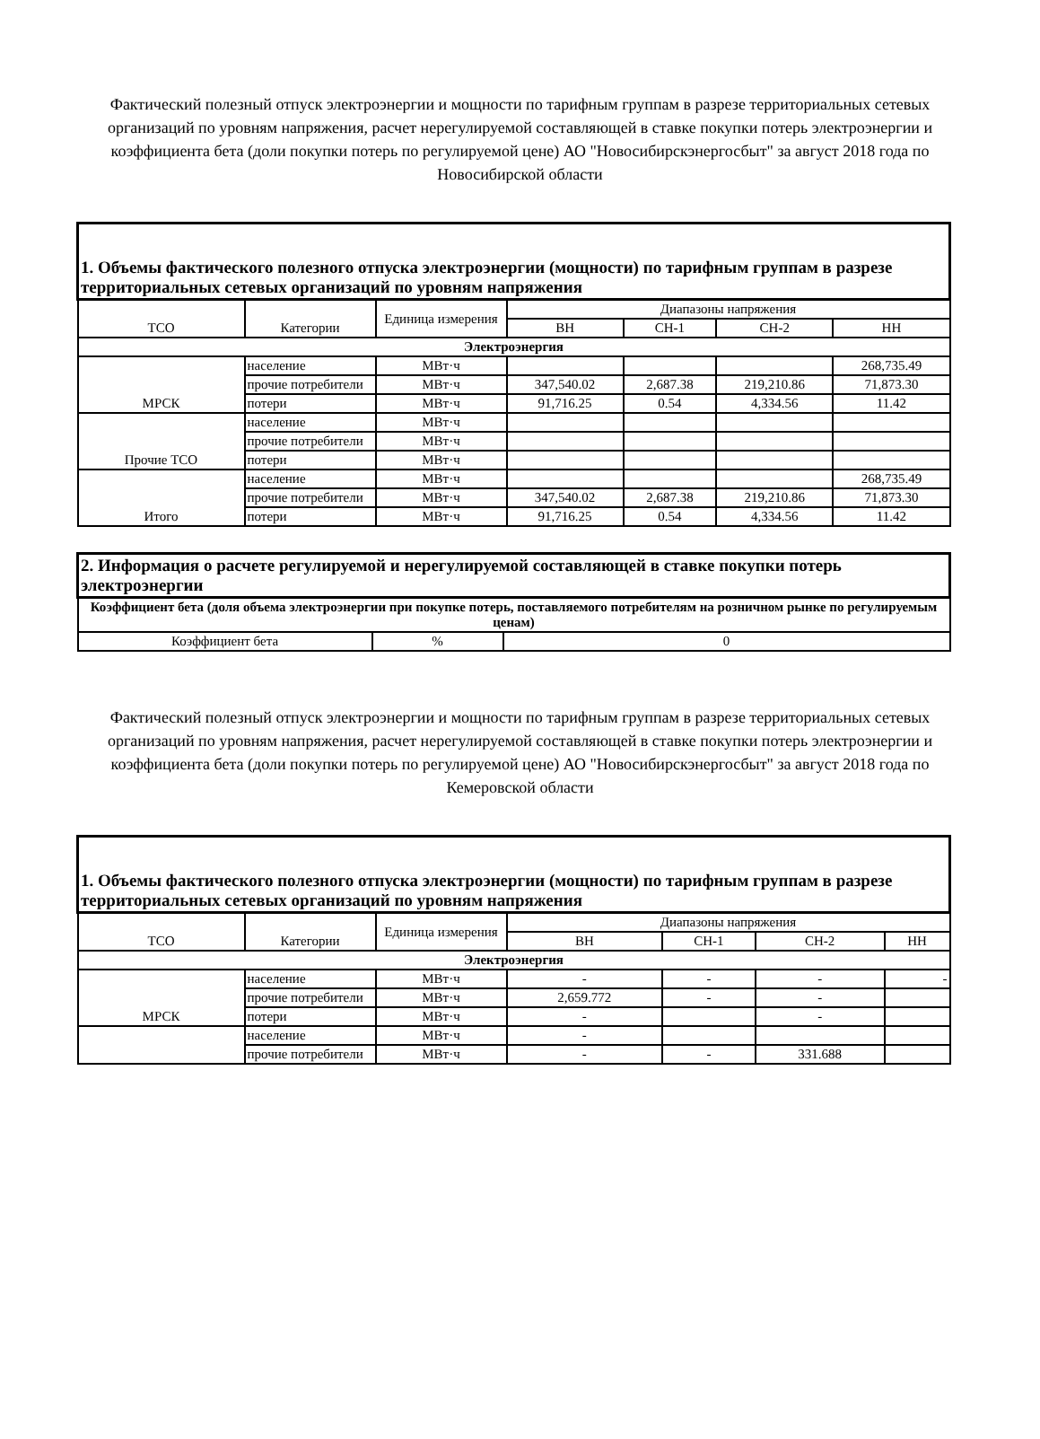Фактический полезный отпуск электроэнергии и мощности по тарифным группам в разрезе территориальных сетевых организаций по уровням напряжения, расчет нерегулируемой составляющей в ставке покупки потерь электроэнергии и коэффициента бета (доли покупки потерь по регулируемой цене) АО "Новосибирскэнергосбыт" за август 2018 года по Новосибирской области
| 1. Объемы фактического полезного отпуска электроэнергии (мощности) по тарифным группам в разрезе территориальных сетевых организаций по уровням напряжения | | | | | | |
| ТСО | Категории | Единица измерения | Диапазоны напряжения | | | |
| | | | ВН | СН-1 | СН-2 | НН |
| Электроэнергия | | | | | | |
| МРСК | население | МВт·ч | | | | 268,735.49 |
| | прочие потребители | МВт·ч | 347,540.02 | 2,687.38 | 219,210.86 | 71,873.30 |
| | потери | МВт·ч | 91,716.25 | 0.54 | 4,334.56 | 11.42 |
| Прочие ТСО | население | МВт·ч | | | | |
| | прочие потребители | МВт·ч | | | | |
| | потери | МВт·ч | | | | |
| Итого | население | МВт·ч | | | | 268,735.49 |
| | прочие потребители | МВт·ч | 347,540.02 | 2,687.38 | 219,210.86 | 71,873.30 |
| | потери | МВт·ч | 91,716.25 | 0.54 | 4,334.56 | 11.42 |
| 2. Информация о расчете регулируемой и нерегулируемой составляющей в ставке покупки потерь электроэнергии | | |
| Коэффициент бета (доля объема электроэнергии при покупке потерь, поставляемого потребителям на розничном рынке по регулируемым ценам) | | |
| Коэффициент бета | % | 0 |
Фактический полезный отпуск электроэнергии и мощности по тарифным группам в разрезе территориальных сетевых организаций по уровням напряжения, расчет нерегулируемой составляющей в ставке покупки потерь электроэнергии и коэффициента бета (доли покупки потерь по регулируемой цене) АО "Новосибирскэнергосбыт" за август 2018 года по Кемеровской области
| 1. Объемы фактического полезного отпуска электроэнергии (мощности) по тарифным группам в разрезе территориальных сетевых организаций по уровням напряжения | | | | | | |
| ТСО | Категории | Единица измерения | Диапазоны напряжения | | | |
| | | | ВН | СН-1 | СН-2 | НН |
| Электроэнергия | | | | | | |
| МРСК | население | МВт·ч | - | - | - | - |
| | прочие потребители | МВт·ч | 2,659.772 | - | - | |
| | потери | МВт·ч | - | | - | |
| | население | МВт·ч | - | | | |
| | прочие потребители | МВт·ч | - | - | 331.688 | |